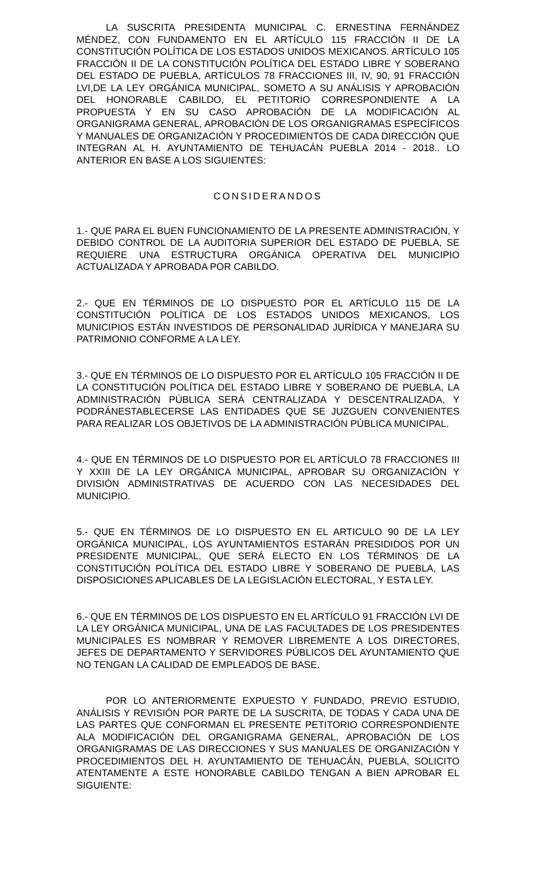LA SUSCRITA PRESIDENTA MUNICIPAL C. ERNESTINA FERNÁNDEZ MÉNDEZ, CON FUNDAMENTO EN EL ARTÍCULO 115 FRACCIÓN II DE LA CONSTITUCIÓN POLÍTICA DE LOS ESTADOS UNIDOS MEXICANOS. ARTÍCULO 105 FRACCIÓN II DE LA CONSTITUCIÓN POLÍTICA DEL ESTADO LIBRE Y SOBERANO DEL ESTADO DE PUEBLA, ARTÍCULOS 78 FRACCIONES III, IV, 90, 91 FRACCIÓN LVI,DE LA LEY ORGÁNICA MUNICIPAL, SOMETO A SU ANÁLISIS Y APROBACIÓN DEL HONORABLE CABILDO, EL PETITORIO CORRESPONDIENTE A LA PROPUESTA Y EN SU CASO APROBACIÓN DE LA MODIFICACIÓN AL ORGANIGRAMA GENERAL, APROBACIÓN DE LOS ORGANIGRAMAS ESPECÍFICOS Y MANUALES DE ORGANIZACIÓN Y PROCEDIMIENTOS DE CADA DIRECCIÓN QUE INTEGRAN AL H. AYUNTAMIENTO DE TEHUACÁN PUEBLA 2014 - 2018.. LO ANTERIOR EN BASE A LOS SIGUIENTES:
CONSIDERANDOS
1.- QUE PARA EL BUEN FUNCIONAMIENTO DE LA PRESENTE ADMINISTRACIÓN, Y DEBIDO CONTROL DE LA AUDITORIA SUPERIOR DEL ESTADO DE PUEBLA, SE REQUIERE UNA ESTRUCTURA ORGÁNICA OPERATIVA DEL MUNICIPIO ACTUALIZADA Y APROBADA POR CABILDO.
2.- QUE EN TÉRMINOS DE LO DISPUESTO POR EL ARTÍCULO 115 DE LA CONSTITUCIÓN POLÍTICA DE LOS ESTADOS UNIDOS MEXICANOS, LOS MUNICIPIOS ESTÁN INVESTIDOS DE PERSONALIDAD JURÍDICA Y MANEJARA SU PATRIMONIO CONFORME A LA LEY.
3.- QUE EN TÉRMINOS DE LO DISPUESTO POR EL ARTÍCULO 105 FRACCIÓN II DE LA CONSTITUCIÓN POLÍTICA DEL ESTADO LIBRE Y SOBERANO DE PUEBLA, LA ADMINISTRACIÓN PÚBLICA SERÁ CENTRALIZADA Y DESCENTRALIZADA, Y PODRÁNESTABLECERSE LAS ENTIDADES QUE SE JUZGUEN CONVENIENTES PARA REALIZAR LOS OBJETIVOS DE LA ADMINISTRACIÓN PÚBLICA MUNICIPAL.
4.- QUE EN TÉRMINOS DE LO DISPUESTO POR EL ARTÍCULO 78 FRACCIONES III Y XXIII DE LA LEY ORGÁNICA MUNICIPAL, APROBAR SU ORGANIZACIÓN Y DIVISIÓN ADMINISTRATIVAS DE ACUERDO CON LAS NECESIDADES DEL MUNICIPIO.
5.- QUE EN TÉRMINOS DE LO DISPUESTO EN EL ARTICULO 90 DE LA LEY ORGÁNICA MUNICIPAL, LOS AYUNTAMIENTOS ESTARÁN PRESIDIDOS POR UN PRESIDENTE MUNICIPAL, QUE SERÁ ELECTO EN LOS TÉRMINOS DE LA CONSTITUCIÓN POLÍTICA DEL ESTADO LIBRE Y SOBERANO DE PUEBLA, LAS DISPOSICIONES APLICABLES DE LA LEGISLACIÓN ELECTORAL, Y ESTA LEY.
6.- QUE EN TÉRMINOS DE LOS DISPUESTO EN EL ARTÍCULO 91 FRACCIÓN LVI DE LA LEY ORGÁNICA MUNICIPAL, UNA DE LAS FACULTADES DE LOS PRESIDENTES MUNICIPALES ES NOMBRAR Y REMOVER LIBREMENTE A LOS DIRECTORES, JEFES DE DEPARTAMENTO Y SERVIDORES PÚBLICOS DEL AYUNTAMIENTO QUE NO TENGAN LA CALIDAD DE EMPLEADOS DE BASE.
POR LO ANTERIORMENTE EXPUESTO Y FUNDADO, PREVIO ESTUDIO, ANÁLISIS Y REVISIÓN POR PARTE DE LA SUSCRITA, DE TODAS Y CADA UNA DE LAS PARTES QUE CONFORMAN EL PRESENTE PETITORIO CORRESPONDIENTE ALA MODIFICACIÓN DEL ORGANIGRAMA GENERAL, APROBACIÓN DE LOS ORGANIGRAMAS DE LAS DIRECCIONES Y SUS MANUALES DE ORGANIZACIÓN Y PROCEDIMIENTOS DEL H. AYUNTAMIENTO DE TEHUACÁN, PUEBLA, SOLICITO ATENTAMENTE A ESTE HONORABLE CABILDO TENGAN A BIEN APROBAR EL SIGUIENTE: